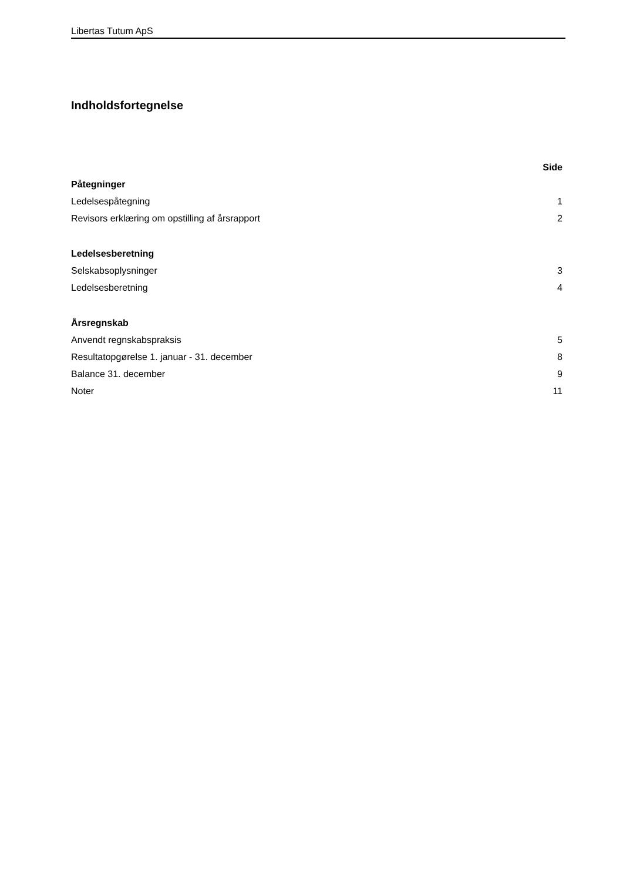Libertas Tutum ApS
Indholdsfortegnelse
| | Side |
| --- | --- |
| Påtegninger | |
| Ledelsespåtegning | 1 |
| Revisors erklæring om opstilling af årsrapport | 2 |
| Ledelsesberetning | |
| Selskabsoplysninger | 3 |
| Ledelsesberetning | 4 |
| Årsregnskab | |
| Anvendt regnskabspraksis | 5 |
| Resultatopgørelse 1. januar - 31. december | 8 |
| Balance 31. december | 9 |
| Noter | 11 |